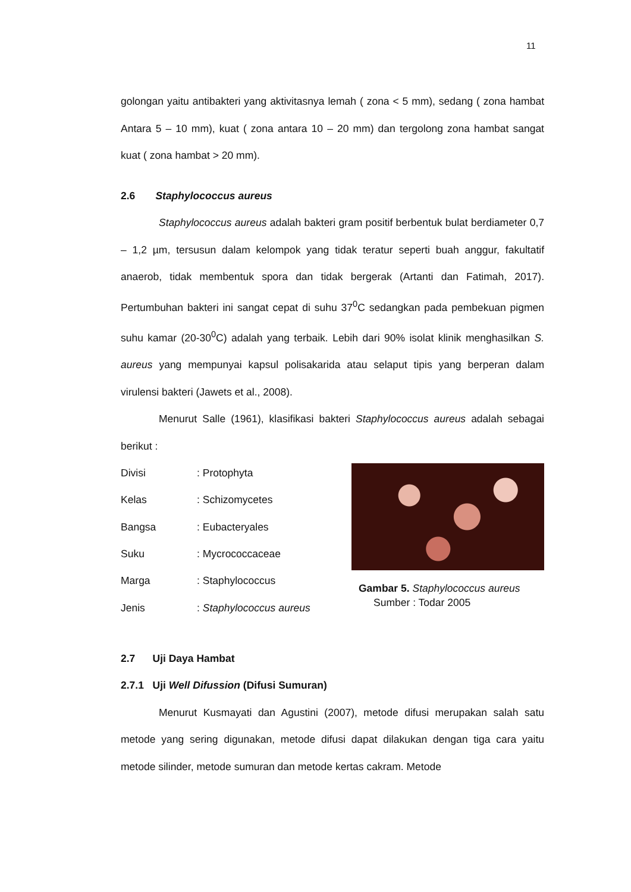11
golongan yaitu antibakteri yang aktivitasnya lemah ( zona < 5 mm), sedang ( zona hambat Antara 5 – 10 mm), kuat ( zona antara 10 – 20 mm) dan tergolong zona hambat sangat kuat ( zona hambat > 20 mm).
2.6 Staphylococcus aureus
Staphylococcus aureus adalah bakteri gram positif berbentuk bulat berdiameter 0,7 – 1,2 µm, tersusun dalam kelompok yang tidak teratur seperti buah anggur, fakultatif anaerob, tidak membentuk spora dan tidak bergerak (Artanti dan Fatimah, 2017). Pertumbuhan bakteri ini sangat cepat di suhu 37<sup>0</sup>C sedangkan pada pembekuan pigmen suhu kamar (20-30<sup>0</sup>C) adalah yang terbaik. Lebih dari 90% isolat klinik menghasilkan S. aureus yang mempunyai kapsul polisakarida atau selaput tipis yang berperan dalam virulensi bakteri (Jawets et al., 2008).
Menurut Salle (1961), klasifikasi bakteri Staphylococcus aureus adalah sebagai berikut :
Divisi : Protophyta
Kelas : Schizomycetes
Bangsa : Eubacteryales
Suku : Mycrococcaceae
Marga : Staphylococcus
Jenis : Staphylococcus aureus
Gambar 5. Staphylococcus aureus
Sumber : Todar 2005
2.7 Uji Daya Hambat
2.7.1 Uji Well Difussion (Difusi Sumuran)
Menurut Kusmayati dan Agustini (2007), metode difusi merupakan salah satu metode yang sering digunakan, metode difusi dapat dilakukan dengan tiga cara yaitu metode silinder, metode sumuran dan metode kertas cakram. Metode